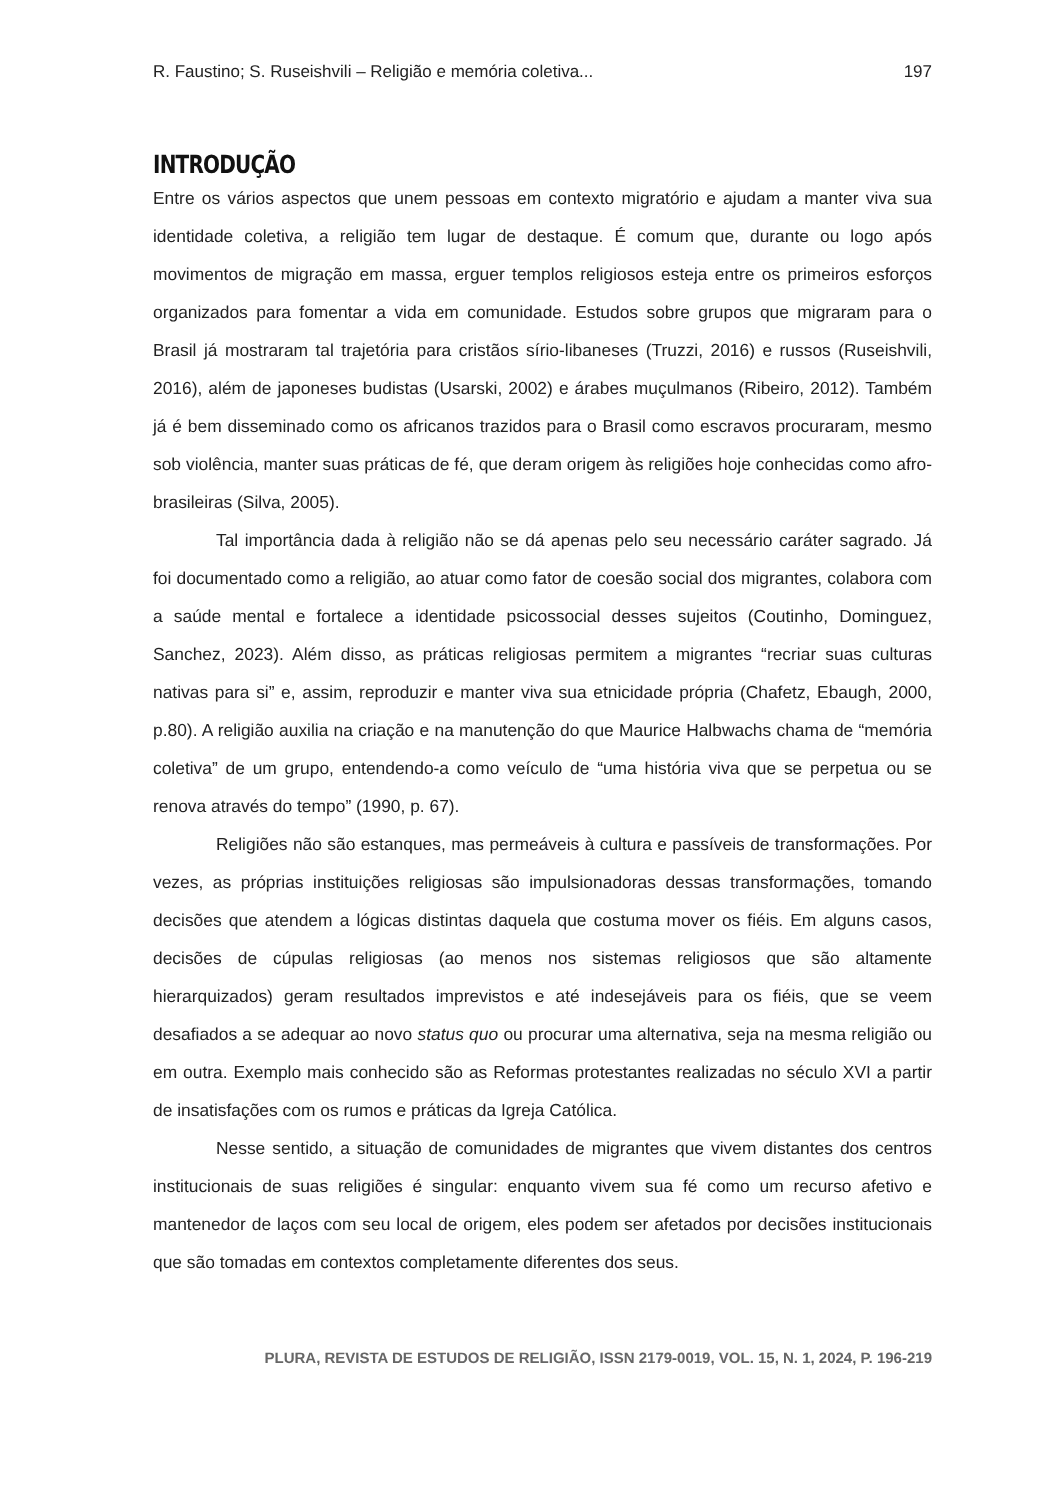R. Faustino; S. Ruseishvili – Religião e memória coletiva... 197
INTRODUÇÃO
Entre os vários aspectos que unem pessoas em contexto migratório e ajudam a manter viva sua identidade coletiva, a religião tem lugar de destaque. É comum que, durante ou logo após movimentos de migração em massa, erguer templos religiosos esteja entre os primeiros esforços organizados para fomentar a vida em comunidade. Estudos sobre grupos que migraram para o Brasil já mostraram tal trajetória para cristãos sírio-libaneses (Truzzi, 2016) e russos (Ruseishvili, 2016), além de japoneses budistas (Usarski, 2002) e árabes muçulmanos (Ribeiro, 2012). Também já é bem disseminado como os africanos trazidos para o Brasil como escravos procuraram, mesmo sob violência, manter suas práticas de fé, que deram origem às religiões hoje conhecidas como afro-brasileiras (Silva, 2005).
Tal importância dada à religião não se dá apenas pelo seu necessário caráter sagrado. Já foi documentado como a religião, ao atuar como fator de coesão social dos migrantes, colabora com a saúde mental e fortalece a identidade psicossocial desses sujeitos (Coutinho, Dominguez, Sanchez, 2023). Além disso, as práticas religiosas permitem a migrantes “recriar suas culturas nativas para si” e, assim, reproduzir e manter viva sua etnicidade própria (Chafetz, Ebaugh, 2000, p.80). A religião auxilia na criação e na manutenção do que Maurice Halbwachs chama de “memória coletiva” de um grupo, entendendo-a como veículo de “uma história viva que se perpetua ou se renova através do tempo” (1990, p. 67).
Religiões não são estanques, mas permeáveis à cultura e passíveis de transformações. Por vezes, as próprias instituições religiosas são impulsionadoras dessas transformações, tomando decisões que atendem a lógicas distintas daquela que costuma mover os fiéis. Em alguns casos, decisões de cúpulas religiosas (ao menos nos sistemas religiosos que são altamente hierarquizados) geram resultados imprevistos e até indesejáveis para os fiéis, que se veem desafiados a se adequar ao novo status quo ou procurar uma alternativa, seja na mesma religião ou em outra. Exemplo mais conhecido são as Reformas protestantes realizadas no século XVI a partir de insatisfações com os rumos e práticas da Igreja Católica.
Nesse sentido, a situação de comunidades de migrantes que vivem distantes dos centros institucionais de suas religiões é singular: enquanto vivem sua fé como um recurso afetivo e mantenedor de laços com seu local de origem, eles podem ser afetados por decisões institucionais que são tomadas em contextos completamente diferentes dos seus.
PLURA, REVISTA DE ESTUDOS DE RELIGIÃO, ISSN 2179-0019, VOL. 15, N. 1, 2024, P. 196-219